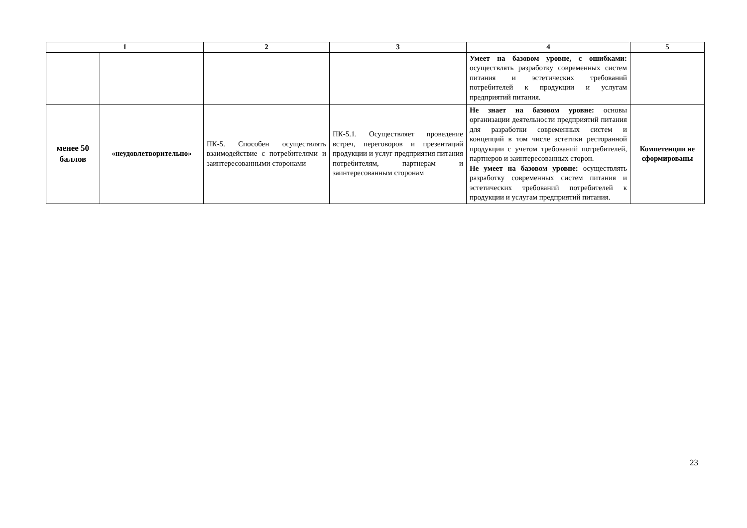| 1 | | 2 | 3 | 4 | 5 |
| --- | --- | --- | --- | --- | --- |
| | | | | Умеет на базовом уровне, с ошибками: осуществлять разработку современных систем питания и эстетических требований потребителей к продукции и услугам предприятий питания. | |
| менее 50 баллов | «неудовлетворительно» | ПК-5. Способен осуществлять взаимодействие с потребителями и заинтересованными сторонами | ПК-5.1. Осуществляет проведение встреч, переговоров и презентаций продукции и услуг предприятия питания потребителям, партнерам и заинтересованным сторонам | Не знает на базовом уровне: основы организации деятельности предприятий питания для разработки современных систем и концепций в том числе эстетики ресторанной продукции с учетом требований потребителей, партнеров и заинтересованных сторон. Не умеет на базовом уровне: осуществлять разработку современных систем питания и эстетических требований потребителей к продукции и услугам предприятий питания. | Компетенции не сформированы |
23